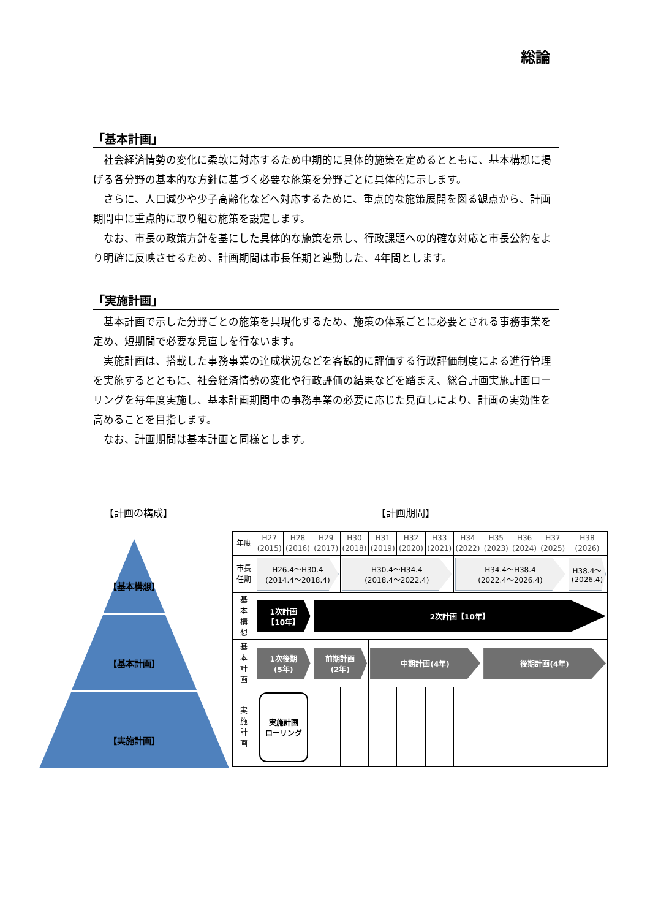総論
「基本計画」
社会経済情勢の変化に柔軟に対応するため中期的に具体的施策を定めるとともに、基本構想に掲げる各分野の基本的な方針に基づく必要な施策を分野ごとに具体的に示します。
さらに、人口減少や少子高齢化などへ対応するために、重点的な施策展開を図る観点から、計画期間中に重点的に取り組む施策を設定します。
なお、市長の政策方針を基にした具体的な施策を示し、行政課題への的確な対応と市長公約をより明確に反映させるため、計画期間は市長任期と連動した、4年間とします。
「実施計画」
基本計画で示した分野ごとの施策を具現化するため、施策の体系ごとに必要とされる事務事業を定め、短期間で必要な見直しを行ないます。
実施計画は、搭載した事務事業の達成状況などを客観的に評価する行政評価制度による進行管理を実施するとともに、社会経済情勢の変化や行政評価の結果などを踏まえ、総合計画実施計画ローリングを毎年度実施し、基本計画期間中の事務事業の必要に応じた見直しにより、計画の実効性を高めることを目指します。
なお、計画期間は基本計画と同様とします。
【計画の構成】 【計画期間】
【基本構想】
【基本計画】
【実施計画】
| 年度 | H27 (2015) | H28 (2016) | H29 (2017) | H30 (2018) | H31 (2019) | H32 (2020) | H33 (2021) | H34 (2022) | H35 (2023) | H36 (2024) | H37 (2025) | H38 (2026) |
| 市長 任期 | H26.4～H30.4 (2014.4～2018.4) | | | H30.4～H34.4 (2018.4～2022.4) | | | | H34.4～H38.4 (2022.4～2026.4) | | | | H38.4～ (2026.4) |
| 基 本 構 想 | 1次計画 【10年】 | | 2次計画【10年】 | | | | | | | | | |
| 基 本 計 画 | 1次後期 (5年) | | 前期計画 (2年) | | 中期計画(4年) | | | | 後期計画(4年) | | | |
| 実 施 計 画 | 実施計画 ローリング | | | | | | | | | | | |